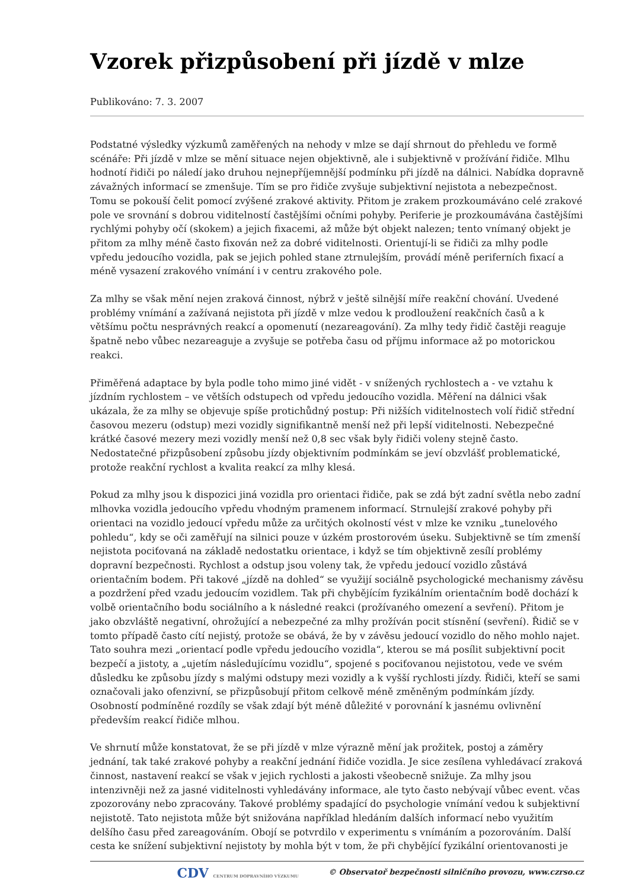Vzorek přizpůsobení při jízdě v mlze
Publikováno: 7. 3. 2007
Podstatné výsledky výzkumů zaměřených na nehody v mlze se dají shrnout do přehledu ve formě scénáře: Při jízdě v mlze se mění situace nejen objektivně, ale i subjektivně v prožívání řidiče. Mlhu hodnotí řidiči po náledí jako druhou nejnepříjemnější podmínku při jízdě na dálnici. Nabídka dopravně závažných informací se zmenšuje. Tím se pro řidiče zvyšuje subjektivní nejistota a nebezpečnost. Tomu se pokouší čelit pomocí zvýšené zrakové aktivity. Přitom je zrakem prozkoumáváno celé zrakové pole ve srovnání s dobrou viditelností častějšími očními pohyby. Periferie je prozkoumávána častějšími rychlými pohyby očí (skokem) a jejich fixacemi, až může být objekt nalezen; tento vnímaný objekt je přitom za mlhy méně často fixován než za dobré viditelnosti. Orientují-li se řidiči za mlhy podle vpředu jedoucího vozidla, pak se jejich pohled stane ztrnulejším, provádí méně periferních fixací a méně vysazení zrakového vnímání i v centru zrakového pole.
Za mlhy se však mění nejen zraková činnost, nýbrž v ještě silnější míře reakční chování. Uvedené problémy vnímání a zažívaná nejistota při jízdě v mlze vedou k prodloužení reakčních časů a k většímu počtu nesprávných reakcí a opomenutí (nezareagování). Za mlhy tedy řidič častěji reaguje špatně nebo vůbec nezareaguje a zvyšuje se potřeba času od příjmu informace až po motorickou reakci.
Přiměřená adaptace by byla podle toho mimo jiné vidět - v snížených rychlostech a - ve vztahu k jízdním rychlostem – ve větších odstupech od vpředu jedoucího vozidla. Měření na dálnici však ukázala, že za mlhy se objevuje spíše protichůdný postup: Při nižších viditelnostech volí řidič střední časovou mezeru (odstup) mezi vozidly signifikantně menší než při lepší viditelnosti. Nebezpečné krátké časové mezery mezi vozidly menší než 0,8 sec však byly řidiči voleny stejně často. Nedostatečné přizpůsobení způsobu jízdy objektivním podmínkám se jeví obzvlášť problematické, protože reakční rychlost a kvalita reakcí za mlhy klesá.
Pokud za mlhy jsou k dispozici jiná vozidla pro orientaci řidiče, pak se zdá být zadní světla nebo zadní mlhovka vozidla jedoucího vpředu vhodným pramenem informací. Strnulejší zrakové pohyby při orientaci na vozidlo jedoucí vpředu může za určitých okolností vést v mlze ke vzniku „tunelového pohledu“, kdy se oči zaměřují na silnici pouze v úzkém prostorovém úseku. Subjektivně se tím zmenší nejistota pociťovaná na základě nedostatku orientace, i když se tím objektivně zesílí problémy dopravní bezpečnosti. Rychlost a odstup jsou voleny tak, že vpředu jedoucí vozidlo zůstává orientačním bodem. Při takové „jízdě na dohled“ se využijí sociálně psychologické mechanismy závěsu a pozdržení před vzadu jedoucím vozidlem. Tak při chybějícím fyzikálním orientačním bodě dochází k volbě orientačního bodu sociálního a k následné reakci (prožívaného omezení a sevření). Přitom je jako obzvláště negativní, ohrožující a nebezpečné za mlhy prožíván pocit stísnění (sevření). Řidič se v tomto případě často cítí nejistý, protože se obává, že by v závěsu jedoucí vozidlo do něho mohlo najet. Tato souhra mezi „orientací podle vpředu jedoucího vozidla“, kterou se má posílit subjektivní pocit bezpečí a jistoty, a „ujetím následujícímu vozidlu“, spojené s pociťovanou nejistotou, vede ve svém důsledku ke způsobu jízdy s malými odstupy mezi vozidly a k vyšší rychlosti jízdy. Řidiči, kteří se sami označovali jako ofenzivní, se přizpůsobují přitom celkově méně změněným podmínkám jízdy. Osobností podmíněné rozdíly se však zdají být méně důležité v porovnání k jasnému ovlivnění především reakcí řidiče mlhou.
Ve shrnutí může konstatovat, že se při jízdě v mlze výrazně mění jak prožitek, postoj a záměry jednání, tak také zrakové pohyby a reakční jednání řidiče vozidla. Je sice zesílena vyhledávací zraková činnost, nastavení reakcí se však v jejich rychlosti a jakosti všeobecně snižuje. Za mlhy jsou intenzivněji než za jasné viditelnosti vyhledávány informace, ale tyto často nebývají vůbec event. včas zpozorovány nebo zpracovány. Takové problémy spadající do psychologie vnímání vedou k subjektivní nejistotě. Tato nejistota může být snižována například hledáním dalších informací nebo využitím delšího času před zareagováním. Obojí se potvrdilo v experimentu s vnímáním a pozorováním. Další cesta ke snížení subjektivní nejistoty by mohla být v tom, že při chybějící fyzikální orientovanosti je
CDV CENTRUM DOPRAVNÍHO VÝZKUMU © Observatoř bezpečnosti silničního provozu, www.czrso.cz